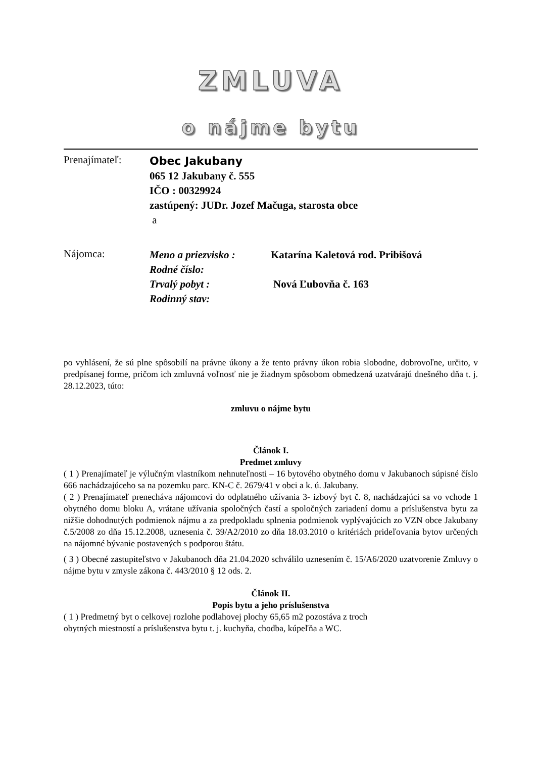ZMLUVA
o nájme bytu
Prenajímateľ:
Obec Jakubany
065 12 Jakubany č. 555
IČO : 00329924
zastúpený: JUDr. Jozef Mačuga, starosta obce
a
Nájomca:
Meno a priezvisko : Katarína Kaletová rod. Pribišová
Rodné číslo:
Trvalý pobyt : Nová Ľubovňa č. 163
Rodinný stav:
po vyhlásení, že sú plne spôsobilí na právne úkony a že tento právny úkon robia slobodne, dobrovoľne, určito, v predpísanej forme, pričom ich zmluvná voľnosť nie je žiadnym spôsobom obmedzená uzatvárajú dnešného dňa t. j. 28.12.2023, túto:
zmluvu o nájme bytu
Článok I.
Predmet zmluvy
( 1 ) Prenajímateľ je výlučným vlastníkom nehnuteľnosti – 16 bytového obytného domu v Jakubanoch súpisné číslo 666 nachádzajúceho sa na pozemku parc. KN-C č. 2679/41 v obci a k. ú. Jakubany.
( 2 ) Prenajímateľ prenecháva nájomcovi do odplatného užívania 3- izbový byt č. 8, nachádzajúci sa vo vchode 1 obytného domu bloku A, vrátane užívania spoločných častí a spoločných zariadení domu a príslušenstva bytu za nižšie dohodnutých podmienok nájmu a za predpokladu splnenia podmienok vyplývajúcich zo VZN obce Jakubany č.5/2008 zo dňa 15.12.2008, uznesenia č. 39/A2/2010 zo dňa 18.03.2010 o kritériách prideľovania bytov určených na nájomné bývanie postavených s podporou štátu.
( 3 ) Obecné zastupiteľstvo v Jakubanoch dňa 21.04.2020 schválilo uznesením č. 15/A6/2020 uzatvorenie Zmluvy o nájme bytu v zmysle zákona č. 443/2010 § 12 ods. 2.
Článok II.
Popis bytu a jeho príslušenstva
( 1 ) Predmetný byt o celkovej rozlohe podlahovej plochy 65,65 m2 pozostáva z troch
obytných miestností a príslušenstva bytu t. j. kuchyňa, chodba, kúpeľňa a WC.